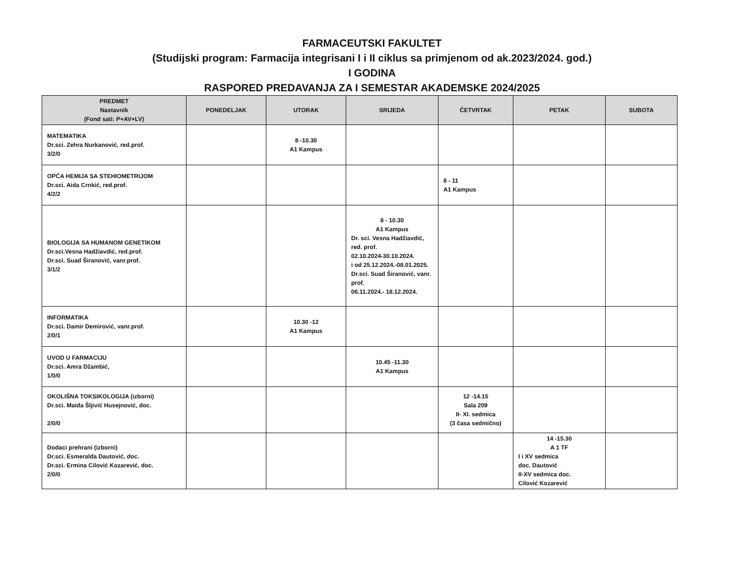FARMACEUTSKI FAKULTET
(Studijski program: Farmacija integrisani I i II ciklus sa primjenom od ak.2023/2024. god.)
I GODINA
RASPORED PREDAVANJA ZA I SEMESTAR AKADEMSKE 2024/2025
| PREDMET Nastavnik (Fond sati: P+AV+LV) | PONEDELJAK | UTORAK | SRIJEDA | ČETVRTAK | PETAK | SUBOTA |
| --- | --- | --- | --- | --- | --- | --- |
| MATEMATIKA Dr.sci. Zehra Nurkanović, red.prof. 3/2/0 | | 8 -10.30 A1 Kampus | | | | |
| OPĆA HEMIJA SA STEHIOMETRIJOM Dr.sci. Aida Crnkić, red.prof. 4/2/2 | | | | 8 - 11 A1 Kampus | | |
| BIOLOGIJA SA HUMANOM GENETIKOM Dr.sci.Vesna Hadžiavdić, red.prof. Dr.sci. Suad Širanović, vanr.prof. 3/1/2 | | | 8 - 10.30 A1 Kampus Dr. sci. Vesna Hadžiavdić, red. prof. 02.10.2024-30.10.2024. i od 25.12.2024.-08.01.2025. Dr.sci. Suad Širanović, vanr. prof. 06.11.2024.- 18.12.2024. | | | |
| INFORMATIKA Dr.sci. Damir Demirović, vanr.prof. 2/0/1 | | 10.30 -12 A1 Kampus | | | | |
| UVOD U FARMACIJU Dr.sci. Amra Džambić, 1/0/0 | | | 10.45 -11.30 A1 Kampus | | | |
| OKOLIŠNA TOKSIKOLOGIJA (izborni) Dr.sci. Maida Šljivić Husejnović, doc. 2/0/0 | | | | 12 -14.15 Sala 209 II- XI. sedmica (3 časa sedmično) | | |
| Dodaci prehrani (izborni) Dr.sci. Esmeralda Dautović, doc. Dr.sci. Ermina Cilović Kozarević, doc. 2/0/0 | | | | | 14 -15.30 A 1 TF I i XV sedmica doc. Dautović II-XV sedmica doc. Cilović Kozarević | |